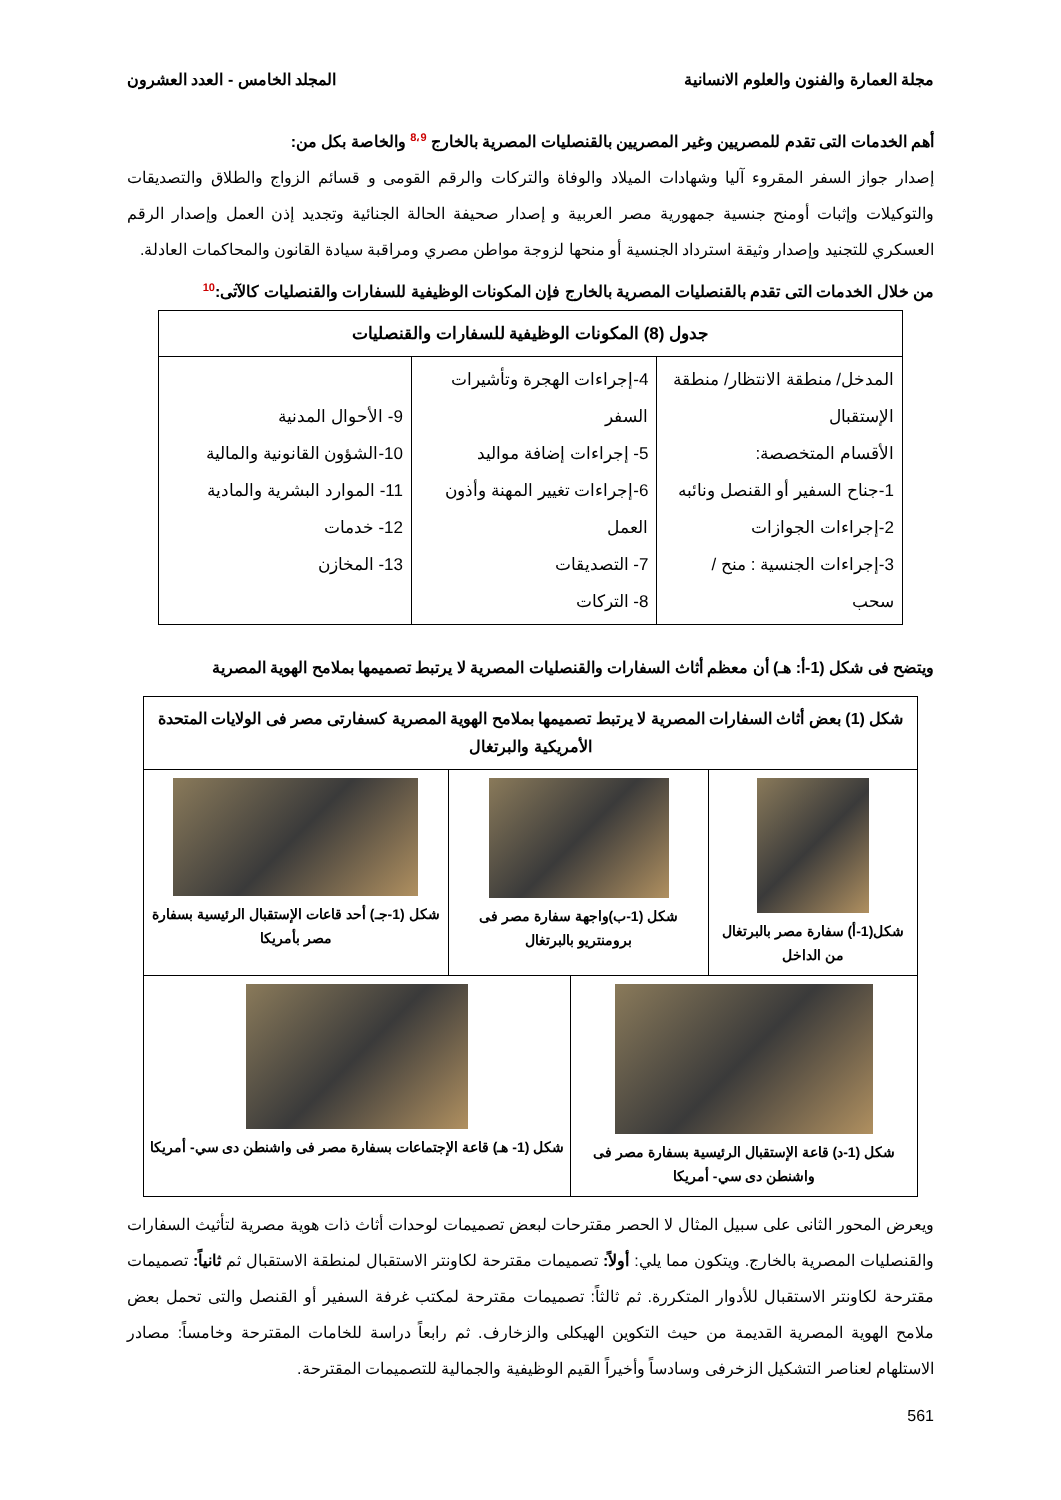مجلة العمارة والفنون والعلوم الانسانية المجلد الخامس - العدد العشرون
أهم الخدمات التى تقدم للمصريين وغير المصريين بالقنصليات المصرية بالخارج <sup>8،9</sup> والخاصة بكل من:
إصدار جواز السفر المقروء آليا وشهادات الميلاد والوفاة والتركات والرقم القومى و قسائم الزواج والطلاق والتصديقات والتوكيلات وإثبات أومنح جنسية جمهورية مصر العربية و إصدار صحيفة الحالة الجنائية وتجديد إذن العمل وإصدار الرقم العسكري للتجنيد وإصدار وثيقة استرداد الجنسية أو منحها لزوجة مواطن مصري ومراقبة سيادة القانون والمحاكمات العادلة.
من خلال الخدمات التى تقدم بالقنصليات المصرية بالخارج فإن المكونات الوظيفية للسفارات والقنصليات كالآتى:<sup>10</sup>
| جدول (8) المكونات الوظيفية للسفارات والقنصليات | | |
| المدخل/ منطقة الانتظار/ منطقة الإستقبال الأقسام المتخصصة: 1-جناح السفير أو القنصل ونائبه 2-إجراءات الجوازات 3-إجراءات الجنسية : منح / سحب | 4-إجراءات الهجرة وتأشيرات السفر 5- إجراءات إضافة مواليد 6-إجراءات تغيير المهنة وأذون العمل 7- التصديقات 8- التركات | 9- الأحوال المدنية 10-الشؤون القانونية والمالية 11- الموارد البشرية والمادية 12- خدمات 13- المخازن |
ويتضح فى شكل (1-أ: هـ) أن معظم أثاث السفارات والقنصليات المصرية لا يرتبط تصميمها بملامح الهوية المصرية
| شكل (1) بعض أثاث السفارات المصرية لا يرتبط تصميمها بملامح الهوية المصرية كسفارتى مصر فى الولايات المتحدة الأمريكية والبرتغال | | | |
| شكل(1-أ) سفارة مصر بالبرتغال من الداخل | شكل (1-ب)واجهة سفارة مصر فى برومنتريو بالبرتغال | | شكل (1-جـ) أحد قاعات الإستقبال الرئيسية بسفارة مصر بأمريكا |
| شكل (1-د) قاعة الإستقبال الرئيسية بسفارة مصر فى واشنطن دى سي- أمريكا | | شكل (1- هـ) قاعة الإجتماعات بسفارة مصر فى واشنطن دى سي- أمريكا | |
ويعرض المحور الثانى على سبيل المثال لا الحصر مقترحات لبعض تصميمات لوحدات أثاث ذات هوية مصرية لتأثيث السفارات والقنصليات المصرية بالخارج. ويتكون مما يلي: أولاً: تصميمات مقترحة لكاونتر الاستقبال لمنطقة الاستقبال ثم ثانياً: تصميمات مقترحة لكاونتر الاستقبال للأدوار المتكررة. ثم ثالثاً: تصميمات مقترحة لمكتب غرفة السفير أو القنصل والتى تحمل بعض ملامح الهوية المصرية القديمة من حيث التكوين الهيكلى والزخارف. ثم رابعاً دراسة للخامات المقترحة وخامساً: مصادر الاستلهام لعناصر التشكيل الزخرفى وسادساً وأخيراً القيم الوظيفية والجمالية للتصميمات المقترحة.
561